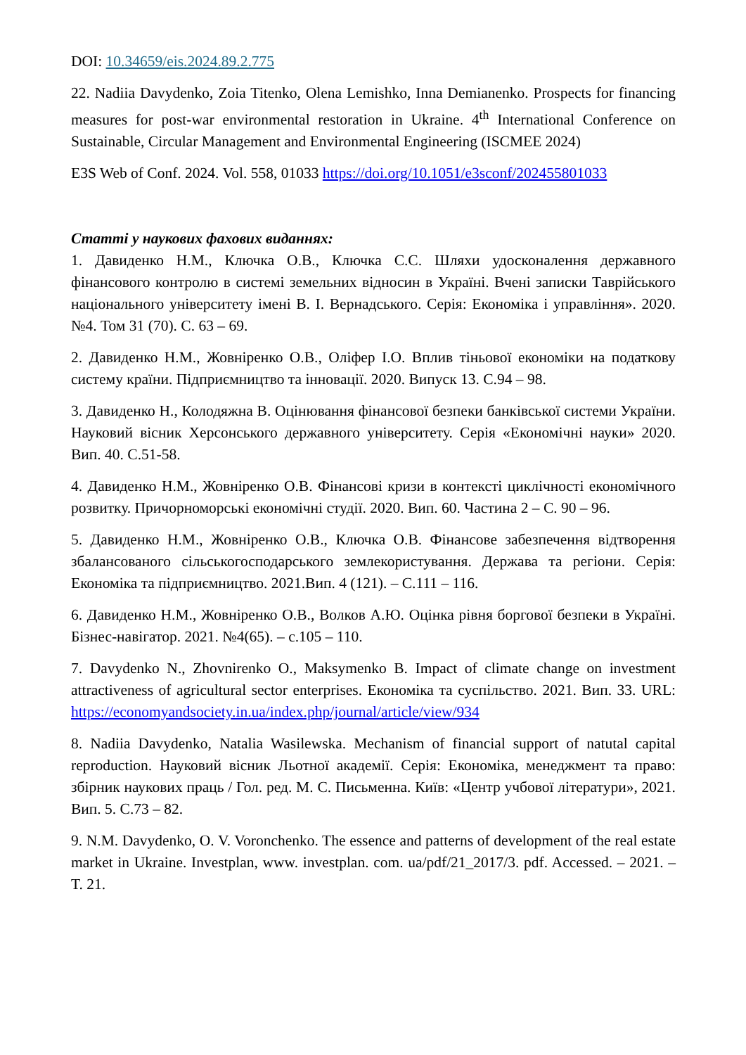DOI: 10.34659/eis.2024.89.2.775
22. Nadiia Davydenko, Zoia Titenko, Olena Lemishko, Inna Demianenko. Prospects for financing measures for post-war environmental restoration in Ukraine. 4<sup>th</sup> International Conference on Sustainable, Circular Management and Environmental Engineering (ISCMEE 2024)
E3S Web of Conf. 2024. Vol. 558, 01033 https://doi.org/10.1051/e3sconf/202455801033
Статті у наукових фахових виданнях:
1. Давиденко Н.М., Ключка О.В., Ключка С.С. Шляхи удосконалення державного фінансового контролю в системі земельних відносин в Україні. Вчені записки Таврійського національного університету імені В. І. Вернадського. Серія: Економіка і управління». 2020. №4. Том 31 (70). С. 63 – 69.
2. Давиденко Н.М., Жовніренко О.В., Оліфер І.О. Вплив тіньової економіки на податкову систему країни. Підприємництво та інновації. 2020. Випуск 13. С.94 – 98.
3. Давиденко Н., Колодяжна В. Оцінювання фінансової безпеки банківської системи України. Науковий вісник Херсонського державного університету. Серія «Економічні науки» 2020. Вип. 40. С.51-58.
4. Давиденко Н.М., Жовніренко О.В. Фінансові кризи в контексті циклічності економічного розвитку. Причорноморські економічні студії. 2020. Вип. 60. Частина 2 – С. 90 – 96.
5. Давиденко Н.М., Жовніренко О.В., Ключка О.В. Фінансове забезпечення відтворення збалансованого сільськогосподарського землекористування. Держава та регіони. Серія: Економіка та підприємництво. 2021.Вип. 4 (121). – С.111 – 116.
6. Давиденко Н.М., Жовніренко О.В., Волков А.Ю. Оцінка рівня боргової безпеки в Україні. Бізнес-навігатор. 2021. №4(65). – с.105 – 110.
7. Davydenko N., Zhovnirenko O., Maksymenko B. Impact of climate change on investment attractiveness of agricultural sector enterprises. Економіка та суспільство. 2021. Вип. 33. URL: https://economyandsociety.in.ua/index.php/journal/article/view/934
8. Nadiia Davydenko, Natalia Wasilewska. Mechanism of financial support of natutal capital reproduction. Науковий вісник Льотної академії. Серія: Економіка, менеджмент та право: збірник наукових праць / Гол. ред. М. С. Письменна. Київ: «Центр учбової літератури», 2021. Вип. 5. С.73 – 82.
9. N.M. Davydenko, O. V. Voronchenko. The essence and patterns of development of the real estate market in Ukraine. Investplan, www. investplan. com. ua/pdf/21_2017/3. pdf. Accessed. – 2021. – T. 21.